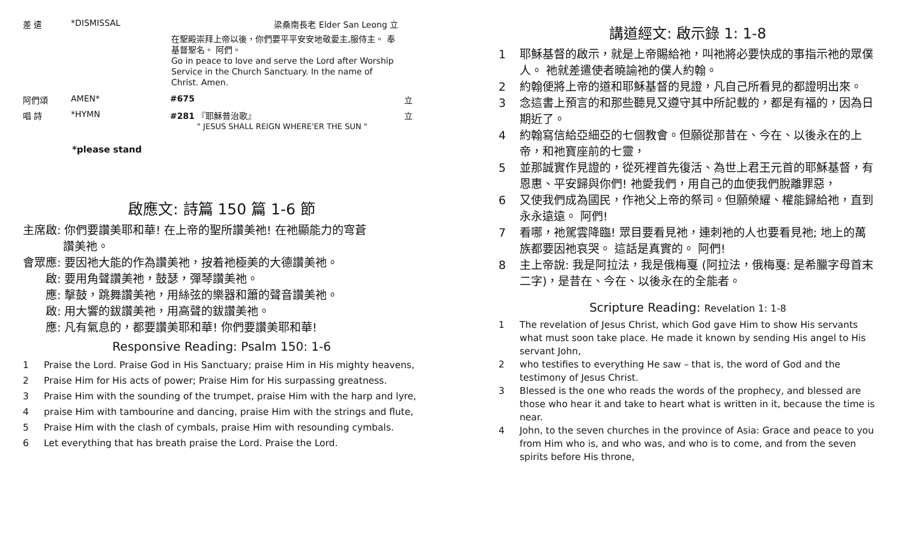差 遣 *DISMISSAL 梁桑南長老 Elder San Leong 立
在聖殿崇拜上帝以後，你們要平平安安地敬愛主,服侍主。 奉基督聖名。 阿們。
Go in peace to love and serve the Lord after Worship Service in the Church Sanctuary. In the name of Christ. Amen.
阿們頌 AMEN* #675 立
唱 詩 *HYMN #281 『耶穌普治歌』
" JESUS SHALL REIGN WHERE'ER THE SUN " 立
*please stand
啟應文: 詩篇 150 篇 1-6 節
主席啟: 你們要讚美耶和華! 在上帝的聖所讚美祂! 在祂顯能力的穹蒼
    讚美祂。
會眾應: 要因祂大能的作為讚美祂，按着祂極美的大德讚美祂。
  啟: 要用角聲讚美祂，鼓瑟，彈琴讚美祂。
  應: 擊鼓，跳舞讚美祂，用絲弦的樂器和簫的聲音讚美祂。
  啟: 用大響的鈸讚美祂，用高聲的鈸讚美祂。
  應: 凡有氣息的，都要讚美耶和華! 你們要讚美耶和華!
Responsive Reading: Psalm 150: 1-6
1 Praise the Lord. Praise God in His Sanctuary; praise Him in His mighty heavens,
2 Praise Him for His acts of power; Praise Him for His surpassing greatness.
3 Praise Him with the sounding of the trumpet, praise Him with the harp and lyre,
4 praise Him with tambourine and dancing, praise Him with the strings and flute,
5 Praise Him with the clash of cymbals, praise Him with resounding cymbals.
6 Let everything that has breath praise the Lord. Praise the Lord.
講道經文: 啟示錄 1: 1-8
1 耶穌基督的啟示，就是上帝賜給祂，叫祂將必要快成的事指示祂的眾僕人。 祂就差遣使者曉諭祂的僕人約翰。
2 約翰便將上帝的道和耶穌基督的見證，凡自己所看見的都證明出來。
3 念這書上預言的和那些聽見又遵守其中所記載的，都是有福的，因為日期近了。
4 約翰寫信給亞細亞的七個教會。但願從那昔在、今在、以後永在的上帝，和祂寶座前的七靈，
5 並那誠實作見證的，從死裡首先復活、為世上君王元首的耶穌基督，有恩惠、平安歸與你們! 祂愛我們，用自己的血使我們脫離罪惡，
6 又使我們成為國民，作祂父上帝的祭司。但願榮耀、權能歸給祂，直到永永遠遠。 阿們!
7 看哪，祂駕雲降臨! 眾目要看見祂，連刺祂的人也要看見祂; 地上的萬族都要因祂哀哭。 這話是真實的。 阿們!
8 主上帝說: 我是阿拉法，我是俄梅戛 (阿拉法，俄梅戛: 是希臘字母首末二字)，是昔在、今在、以後永在的全能者。
Scripture Reading: Revelation 1: 1-8
1 The revelation of Jesus Christ, which God gave Him to show His servants what must soon take place. He made it known by sending His angel to His servant John,
2 who testifies to everything He saw – that is, the word of God and the testimony of Jesus Christ.
3 Blessed is the one who reads the words of the prophecy, and blessed are those who hear it and take to heart what is written in it, because the time is near.
4 John, to the seven churches in the province of Asia: Grace and peace to you from Him who is, and who was, and who is to come, and from the seven spirits before His throne,